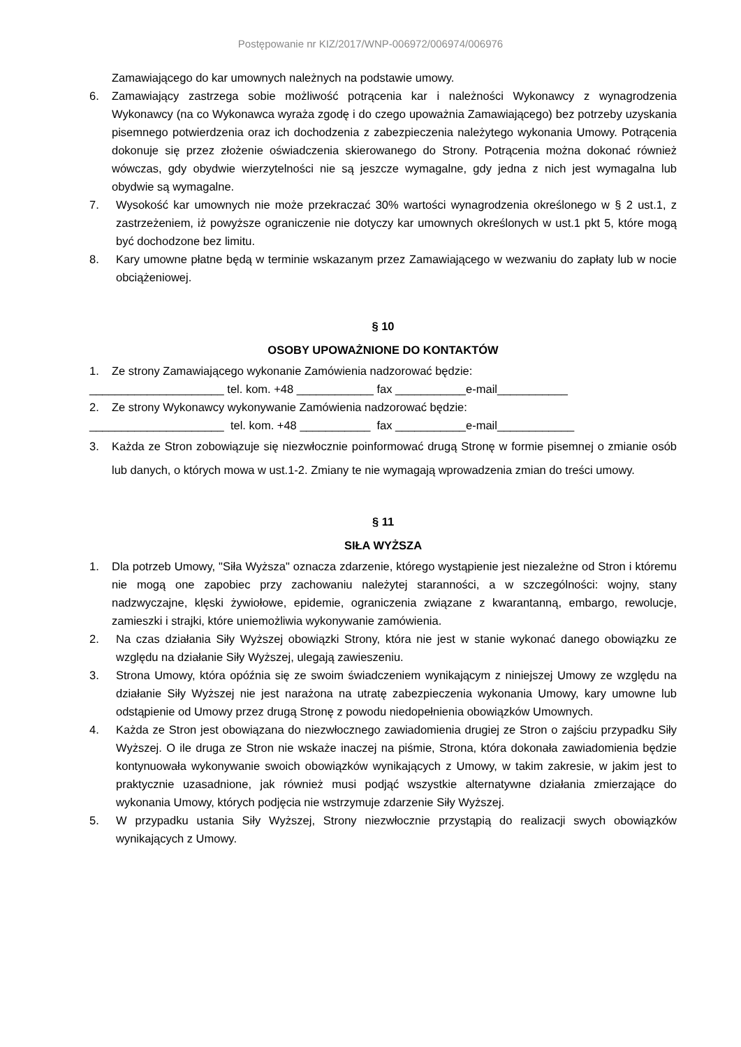Postępowanie nr KIZ/2017/WNP-006972/006974/006976
Zamawiającego do kar umownych należnych na podstawie umowy.
6. Zamawiający zastrzega sobie możliwość potrącenia kar i należności Wykonawcy z wynagrodzenia Wykonawcy (na co Wykonawca wyraża zgodę i do czego upoważnia Zamawiającego) bez potrzeby uzyskania pisemnego potwierdzenia oraz ich dochodzenia z zabezpieczenia należytego wykonania Umowy. Potrącenia dokonuje się przez złożenie oświadczenia skierowanego do Strony. Potrącenia można dokonać również wówczas, gdy obydwie wierzytelności nie są jeszcze wymagalne, gdy jedna z nich jest wymagalna lub obydwie są wymagalne.
7. Wysokość kar umownych nie może przekraczać 30% wartości wynagrodzenia określonego w § 2 ust.1, z zastrzeżeniem, iż powyższe ograniczenie nie dotyczy kar umownych określonych w ust.1 pkt 5, które mogą być dochodzone bez limitu.
8. Kary umowne płatne będą w terminie wskazanym przez Zamawiającego w wezwaniu do zapłaty lub w nocie obciążeniowej.
§ 10
OSOBY UPOWAŻNIONE DO KONTAKTÓW
1. Ze strony Zamawiającego wykonanie Zamówienia nadzorować będzie:
_____________________ tel. kom. +48 ____________ fax ___________e-mail___________
2. Ze strony Wykonawcy wykonywanie Zamówienia nadzorować będzie:
_____________________ tel. kom. +48 ___________ fax ___________e-mail____________
3. Każda ze Stron zobowiązuje się niezwłocznie poinformować drugą Stronę w formie pisemnej o zmianie osób lub danych, o których mowa w ust.1-2. Zmiany te nie wymagają wprowadzenia zmian do treści umowy.
§ 11
SIŁA WYŻSZA
1. Dla potrzeb Umowy, "Siła Wyższa" oznacza zdarzenie, którego wystąpienie jest niezależne od Stron i któremu nie mogą one zapobiec przy zachowaniu należytej staranności, a w szczególności: wojny, stany nadzwyczajne, klęski żywiołowe, epidemie, ograniczenia związane z kwarantanną, embargo, rewolucje, zamieszki i strajki, które uniemożliwia wykonywanie zamówienia.
2. Na czas działania Siły Wyższej obowiązki Strony, która nie jest w stanie wykonać danego obowiązku ze względu na działanie Siły Wyższej, ulegają zawieszeniu.
3. Strona Umowy, która opóźnia się ze swoim świadczeniem wynikającym z niniejszej Umowy ze względu na działanie Siły Wyższej nie jest narażona na utratę zabezpieczenia wykonania Umowy, kary umowne lub odstąpienie od Umowy przez drugą Stronę z powodu niedopełnienia obowiązków Umownych.
4. Każda ze Stron jest obowiązana do niezwłocznego zawiadomienia drugiej ze Stron o zajściu przypadku Siły Wyższej. O ile druga ze Stron nie wskaże inaczej na piśmie, Strona, która dokonała zawiadomienia będzie kontynuowała wykonywanie swoich obowiązków wynikających z Umowy, w takim zakresie, w jakim jest to praktycznie uzasadnione, jak również musi podjąć wszystkie alternatywne działania zmierzające do wykonania Umowy, których podjęcia nie wstrzymuje zdarzenie Siły Wyższej.
5. W przypadku ustania Siły Wyższej, Strony niezwłocznie przystąpią do realizacji swych obowiązków wynikających z Umowy.